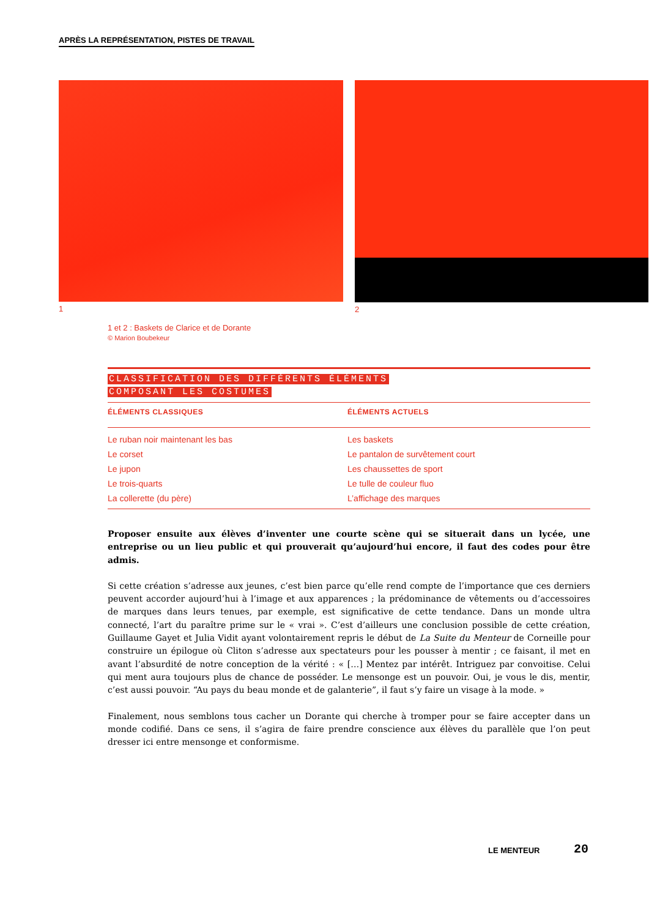APRÈS LA REPRÉSENTATION, PISTES DE TRAVAIL
1 2
1 et 2 : Baskets de Clarice et de Dorante
© Marion Boubekeur
CLASSIFICATION DES DIFFÉRENTS ÉLÉMENTS
COMPOSANT LES COSTUMES
| ÉLÉMENTS CLASSIQUES | ÉLÉMENTS ACTUELS |
| --- | --- |
| Le ruban noir maintenant les bas | Les baskets |
| Le corset | Le pantalon de survêtement court |
| Le jupon | Les chaussettes de sport |
| Le trois-quarts | Le tulle de couleur fluo |
| La collerette (du père) | L’affichage des marques |
Proposer ensuite aux élèves d’inventer une courte scène qui se situerait dans un lycée, une entreprise ou un lieu public et qui prouverait qu’aujourd’hui encore, il faut des codes pour être admis.
Si cette création s’adresse aux jeunes, c’est bien parce qu’elle rend compte de l’importance que ces derniers peuvent accorder aujourd’hui à l’image et aux apparences ; la prédominance de vêtements ou d’accessoires de marques dans leurs tenues, par exemple, est significative de cette tendance. Dans un monde ultra connecté, l’art du paraître prime sur le « vrai ». C’est d’ailleurs une conclusion possible de cette création, Guillaume Gayet et Julia Vidit ayant volontairement repris le début de La Suite du Menteur de Corneille pour construire un épilogue où Cliton s’adresse aux spectateurs pour les pousser à mentir ; ce faisant, il met en avant l’absurdité de notre conception de la vérité : « […] Mentez par intérêt. Intriguez par convoitise. Celui qui ment aura toujours plus de chance de posséder. Le mensonge est un pouvoir. Oui, je vous le dis, mentir, c’est aussi pouvoir. “Au pays du beau monde et de galanterie”, il faut s’y faire un visage à la mode. »
Finalement, nous semblons tous cacher un Dorante qui cherche à tromper pour se faire accepter dans un monde codifié. Dans ce sens, il s’agira de faire prendre conscience aux élèves du parallèle que l’on peut dresser ici entre mensonge et conformisme.
LE MENTEUR 20